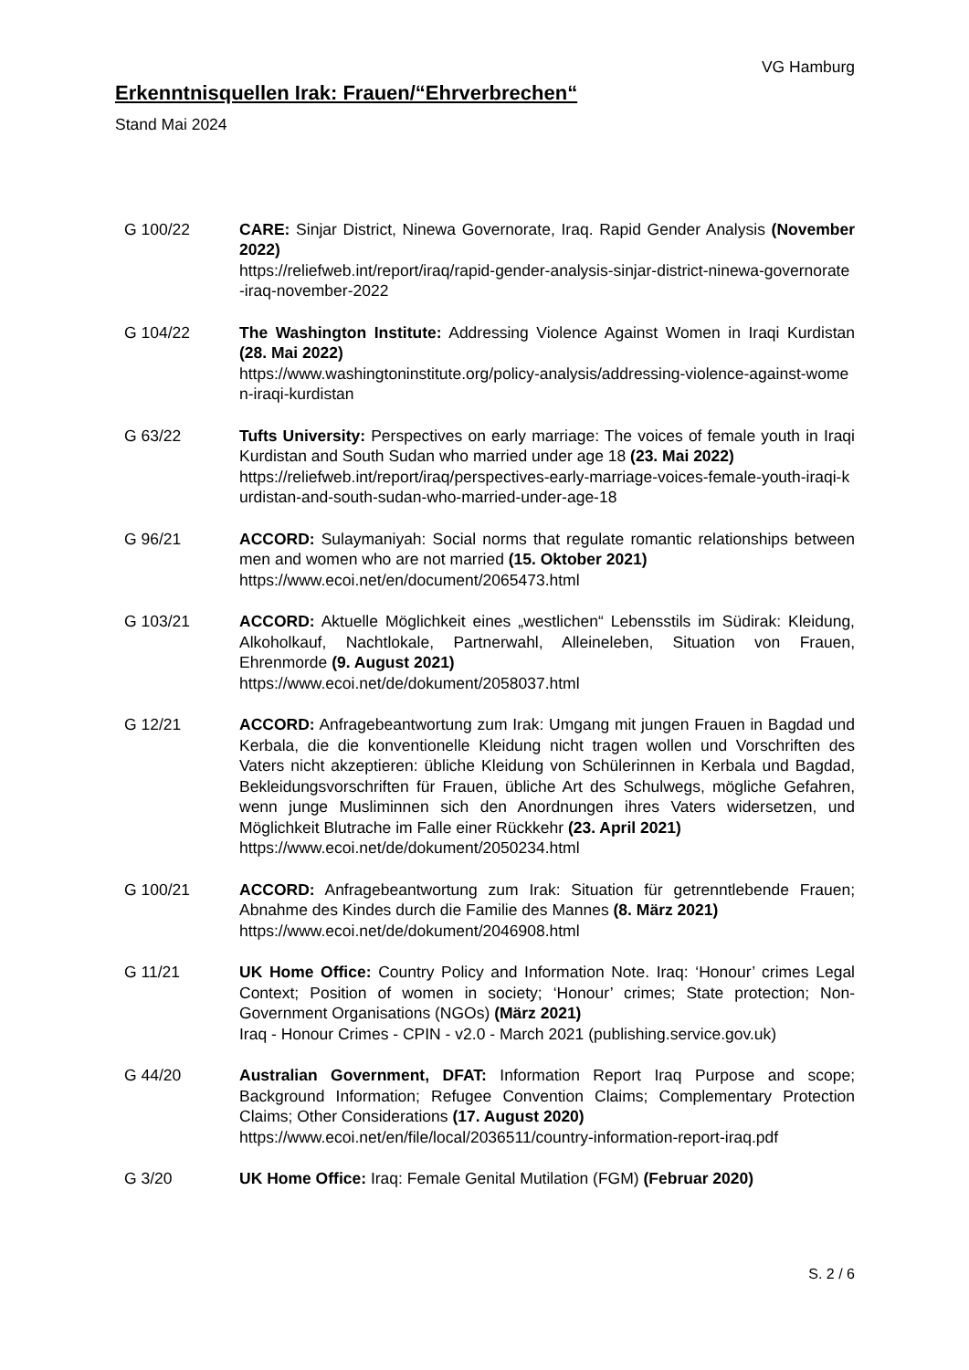VG Hamburg
Erkenntnisquellen Irak: Frauen/“Ehrverbrechen“
Stand Mai 2024
G 100/22 CARE: Sinjar District, Ninewa Governorate, Iraq. Rapid Gender Analysis (November 2022)
https://reliefweb.int/report/iraq/rapid-gender-analysis-sinjar-district-ninewa-governorate-iraq-november-2022
G 104/22 The Washington Institute: Addressing Violence Against Women in Iraqi Kurdistan (28. Mai 2022)
https://www.washingtoninstitute.org/policy-analysis/addressing-violence-against-women-iraqi-kurdistan
G 63/22 Tufts University: Perspectives on early marriage: The voices of female youth in Iraqi Kurdistan and South Sudan who married under age 18 (23. Mai 2022)
https://reliefweb.int/report/iraq/perspectives-early-marriage-voices-female-youth-iraqi-kurdistan-and-south-sudan-who-married-under-age-18
G 96/21 ACCORD: Sulaymaniyah: Social norms that regulate romantic relationships between men and women who are not married (15. Oktober 2021)
https://www.ecoi.net/en/document/2065473.html
G 103/21 ACCORD: Aktuelle Möglichkeit eines „westlichen“ Lebensstils im Südirak: Kleidung, Alkoholkauf, Nachtlokale, Partnerwahl, Alleineleben, Situation von Frauen, Ehrenmorde (9. August 2021)
https://www.ecoi.net/de/dokument/2058037.html
G 12/21 ACCORD: Anfragebeantwortung zum Irak: Umgang mit jungen Frauen in Bagdad und Kerbala, die die konventionelle Kleidung nicht tragen wollen und Vorschriften des Vaters nicht akzeptieren: übliche Kleidung von Schülerinnen in Kerbala und Bagdad, Bekleidungsvorschriften für Frauen, übliche Art des Schulwegs, mögliche Gefahren, wenn junge Musliminnen sich den Anordnungen ihres Vaters widersetzen, und Möglichkeit Blutrache im Falle einer Rückkehr (23. April 2021)
https://www.ecoi.net/de/dokument/2050234.html
G 100/21 ACCORD: Anfragebeantwortung zum Irak: Situation für getrenntlebende Frauen; Abnahme des Kindes durch die Familie des Mannes (8. März 2021)
https://www.ecoi.net/de/dokument/2046908.html
G 11/21 UK Home Office: Country Policy and Information Note. Iraq: ‘Honour’ crimes Legal Context; Position of women in society; ‘Honour’ crimes; State protection; Non-Government Organisations (NGOs) (März 2021)
Iraq - Honour Crimes - CPIN - v2.0 - March 2021 (publishing.service.gov.uk)
G 44/20 Australian Government, DFAT: Information Report Iraq Purpose and scope; Background Information; Refugee Convention Claims; Complementary Protection Claims; Other Considerations (17. August 2020)
https://www.ecoi.net/en/file/local/2036511/country-information-report-iraq.pdf
G 3/20 UK Home Office: Iraq: Female Genital Mutilation (FGM) (Februar 2020)
S. 2 / 6